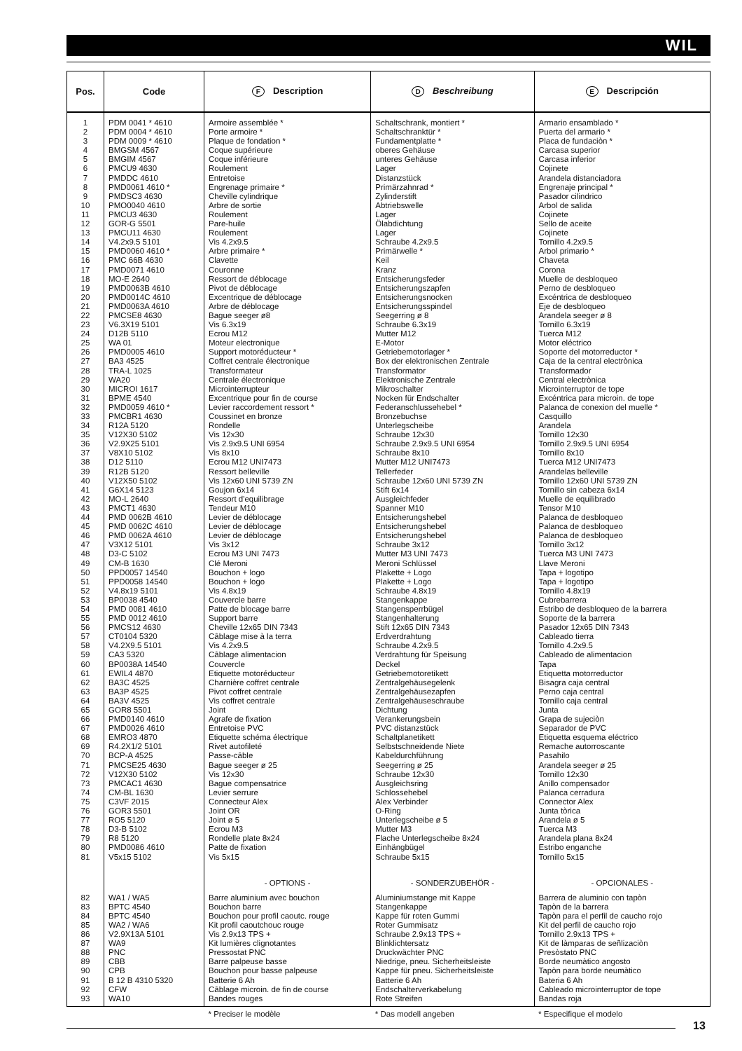WIL
| Pos. | Code | F Description | D Beschreibung | E Descripción |
| --- | --- | --- | --- | --- |
| 1 2 3 4 5 6 7 8 9 10 11 12 13 14 15 16 17 18 19 20 21 22 23 24 25 26 27 28 29 30 31 32 33 34 35 36 37 38 39 40 41 42 43 44 45 46 47 48 49 50 51 52 53 54 55 56 57 58 59 60 61 62 63 64 65 66 67 68 69 70 71 72 73 74 75 76 77 78 79 80 81 | PDM 0041 * 4610 PDM 0004 * 4610 PDM 0009 * 4610 BMGSM 4567 BMGIM 4567 PMCU9 4630 PMDDC 4610 PMD0061 4610 * PMDSC3 4630 PMO0040 4610 PMCU3 4630 GOR-G 5501 PMCU11 4630 V4.2x9.5 5101 PMD0060 4610 * PMC 66B 4630 PMD0071 4610 MO-E 2640 PMD0063B 4610 PMD0014C 4610 PMD0063A 4610 PMCSE8 4630 V6.3X19 5101 D12B 5110 WA 01 PMD0005 4610 BA3 4525 TRA-L 1025 WA20 MICROI 1617 BPME 4540 PMD0059 4610 * PMCBR1 4630 R12A 5120 V12X30 5102 V2.9X25 5101 V8X10 5102 D12 5110 R12B 5120 V12X50 5102 G6X14 5123 MO-L 2640 PMCT1 4630 PMD 0062B 4610 PMD 0062C 4610 PMD 0062A 4610 V3X12 5101 D3-C 5102 CM-B 1630 PPD0057 14540 PPD0058 14540 V4.8x19 5101 BP0038 4540 PMD 0081 4610 PMD 0012 4610 PMCS12 4630 CT0104 5320 V4.2X9.5 5101 CA3 5320 BP0038A 14540 EWIL4 4870 BA3C 4525 BA3P 4525 BA3V 4525 GOR8 5501 PMD0140 4610 PMD0026 4610 EMRO3 4870 R4.2X1/2 5101 BCP-A 4525 PMCSE25 4630 V12X30 5102 PMCAC1 4630 CM-BL 1630 C3VF 2015 GOR3 5501 RO5 5120 D3-B 5102 R8 5120 PMD0086 4610 V5x15 5102 | Armoire assemblée * Porte armoire * Plaque de fondation * Coque supérieure Coque inférieure Roulement Entretoise Engrenage primaire * Cheville cylindrique Arbre de sortie Roulement Pare-huile Roulement Vis 4.2x9.5 Arbre primaire * Clavette Couronne Ressort de déblocage Pivot de déblocage Excentrique de déblocage Arbre de déblocage Bague seeger ø8 Vis 6.3x19 Ecrou M12 Moteur electronique Support motoréducteur * Coffret centrale électronique Transformateur Centrale électronique Microinterrupteur Excentrique pour fin de course Levier raccordement ressort * Coussinet en bronze Rondelle Vis 12x30 Vis 2.9x9.5 UNI 6954 Vis 8x10 Ecrou M12 UNI7473 Ressort belleville Vis 12x60 UNI 5739 ZN Goujon 6x14 Ressort d'equilibrage Tendeur M10 Levier de déblocage Levier de déblocage Levier de déblocage Vis 3x12 Ecrou M3 UNI 7473 Clé Meroni Bouchon + logo Bouchon + logo Vis 4.8x19 Couvercle barre Patte de blocage barre Support barre Cheville 12x65 DIN 7343 Câblage mise à la terra Vis 4.2x9.5 Câblage alimentacion Couvercle Etiquette motoréducteur Charnière coffret centrale Pivot coffret centrale Vis coffret centrale Joint Agrafe de fixation Entretoise PVC Etiquette schéma électrique Rivet autofileté Passe-câble Bague seeger ø 25 Vis 12x30 Bague compensatrice Levier serrure Connecteur Alex Joint OR Joint ø 5 Ecrou M3 Rondelle plate 8x24 Patte de fixation Vis 5x15 | Schaltschrank, montiert * Schaltschranktür * Fundamentplatte * oberes Gehäuse unteres Gehäuse Lager Distanzstück Primärzahnrad * Zylinderstift Abtriebswelle Lager Ölabdichtung Lager Schraube 4.2x9.5 Primärwelle * Keil Kranz Entsicherungsfeder Entsicherungszapfen Entsicherungsnocken Entsicherungsspindel Seegerring ø 8 Schraube 6.3x19 Mutter M12 E-Motor Getriebemotorlager * Box der elektronischen Zentrale Transformator Elektronische Zentrale Mikroschalter Nocken für Endschalter Federanschlussehebel * Bronzebuchse Unterlegscheibe Schraube 12x30 Schraube 2.9x9.5 UNI 6954 Schraube 8x10 Mutter M12 UNI7473 Tellerfeder Schraube 12x60 UNI 5739 ZN Stift 6x14 Ausgleichfeder Spanner M10 Entsicherungshebel Entsicherungshebel Entsicherungshebel Schraube 3x12 Mutter M3 UNI 7473 Meroni Schlüssel Plakette + Logo Plakette + Logo Schraube 4.8x19 Stangenkappe Stangensperrbügel Stangenhalterung Stift 12x65 DIN 7343 Erdverdrahtung Schraube 4.2x9.5 Verdrahtung für Speisung Deckel Getriebemotoretikett Zentralgehäusegelenk Zentralgehäusezapfen Zentralgehäuseschraube Dichtung Verankerungsbein PVC distanzstück Schaltplanetikett Selbstschneidende Niete Kabeldurchführung Seegerring ø 25 Schraube 12x30 Ausgleichsring Schlossehebel Alex Verbinder O-Ring Unterlegscheibe ø 5 Mutter M3 Flache Unterlegscheibe 8x24 Einhängbügel Schraube 5x15 | Armario ensamblado * Puerta del armario * Placa de fundaciòn * Carcasa superior Carcasa inferior Cojinete Arandela distanciadora Engrenaje principal * Pasador cilindrico Arbol de salida Cojinete Sello de aceite Cojinete Tornillo 4.2x9.5 Arbol primario * Chaveta Corona Muelle de desbloqueo Perno de desbloqueo Excéntrica de desbloqueo Eje de desbloqueo Arandela seeger ø 8 Tornillo 6.3x19 Tuerca M12 Motor eléctrico Soporte del motorreductor * Caja de la central electrònica Transformador Central electrònica Microinterruptor de tope Excéntrica para microin. de tope Palanca de conexion del muelle * Casquillo Arandela Tornillo 12x30 Tornillo 2.9x9.5 UNI 6954 Tornillo 8x10 Tuerca M12 UNI7473 Arandelas belleville Tornillo 12x60 UNI 5739 ZN Tornillo sin cabeza 6x14 Muelle de equilibrado Tensor M10 Palanca de desbloqueo Palanca de desbloqueo Palanca de desbloqueo Tornillo 3x12 Tuerca M3 UNI 7473 Llave Meroni Tapa + logotipo Tapa + logotipo Tornillo 4.8x19 Cubrebarrera Estribo de desbloqueo de la barrera Soporte de la barrera Pasador 12x65 DIN 7343 Cableado tierra Tornillo 4.2x9.5 Cableado de alimentacion Tapa Etiquetta motorreductor Bisagra caja central Perno caja central Tornillo caja central Junta Grapa de sujeciòn Separador de PVC Etiquetta esquema eléctrico Remache autorroscante Pasahilo Arandela seeger ø 25 Tornillo 12x30 Anillo compensador Palanca cerradura Connector Alex Junta tòrica Arandela ø 5 Tuerca M3 Arandela plana 8x24 Estribo enganche Tornillo 5x15 |
| | | - OPTIONS - | - SONDERZUBEHÖR - | - OPCIONALES - |
| 82 83 84 85 86 87 88 89 90 91 92 93 | WA1 / WA5 BPTC 4540 BPTC 4540 WA2 / WA6 V2.9X13A 5101 WA9 PNC CBB CPB B 12 B 4310 5320 CFW WA10 | Barre aluminium avec bouchon Bouchon barre Bouchon pour profil caoutc. rouge Kit profil caoutchouc rouge Vis 2.9x13 TPS + Kit lumières clignotantes Pressostat PNC Barre palpeuse basse Bouchon pour basse palpeuse Batterie 6 Ah Câblage microin. de fin de course Bandes rouges | Aluminiumstange mit Kappe Stangenkappe Kappe für roten Gummi Roter Gummisatz Schraube 2.9x13 TPS + Blinklichtersatz Druckwächter PNC Niedrige, pneu. Sicherheitsleiste Kappe für pneu. Sicherheitsleiste Batterie 6 Ah Endschalterverkabelung Rote Streifen | Barrera de aluminio con tapòn Tapòn de la barrera Tapòn para el perfil de caucho rojo Kit del perfil de caucho rojo Tornillo 2.9x13 TPS + Kit de làmparas de señlizaciòn Presòstato PNC Borde neumàtico angosto Tapòn para borde neumàtico Bateria 6 Ah Cableado microinterruptor de tope Bandas roja |
| | | * Preciser le modèle | * Das modell angeben | * Especifique el modelo |
13